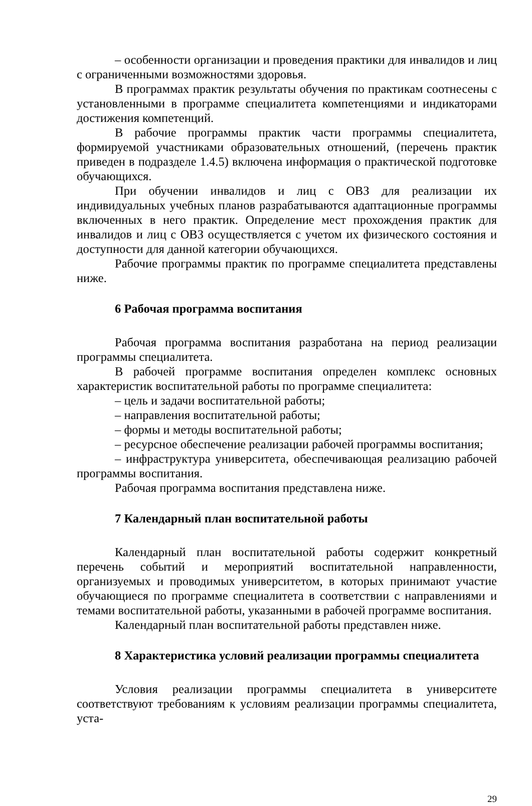– особенности организации и проведения практики для инвалидов и лиц с ограниченными возможностями здоровья.
В программах практик результаты обучения по практикам соотнесены с установленными в программе специалитета компетенциями и индикаторами достижения компетенций.
В рабочие программы практик части программы специалитета, формируемой участниками образовательных отношений, (перечень практик приведен в подразделе 1.4.5) включена информация о практической подготовке обучающихся.
При обучении инвалидов и лиц с ОВЗ для реализации их индивидуальных учебных планов разрабатываются адаптационные программы включенных в него практик. Определение мест прохождения практик для инвалидов и лиц с ОВЗ осуществляется с учетом их физического состояния и доступности для данной категории обучающихся.
Рабочие программы практик по программе специалитета представлены ниже.
6 Рабочая программа воспитания
Рабочая программа воспитания разработана на период реализации программы специалитета.
В рабочей программе воспитания определен комплекс основных характеристик воспитательной работы по программе специалитета:
– цель и задачи воспитательной работы;
– направления воспитательной работы;
– формы и методы воспитательной работы;
– ресурсное обеспечение реализации рабочей программы воспитания;
– инфраструктура университета, обеспечивающая реализацию рабочей программы воспитания.
Рабочая программа воспитания представлена ниже.
7 Календарный план воспитательной работы
Календарный план воспитательной работы содержит конкретный перечень событий и мероприятий воспитательной направленности, организуемых и проводимых университетом, в которых принимают участие обучающиеся по программе специалитета в соответствии с направлениями и темами воспитательной работы, указанными в рабочей программе воспитания.
Календарный план воспитательной работы представлен ниже.
8 Характеристика условий реализации программы специалитета
Условия реализации программы специалитета в университете соответствуют требованиям к условиям реализации программы специалитета, уста-
29